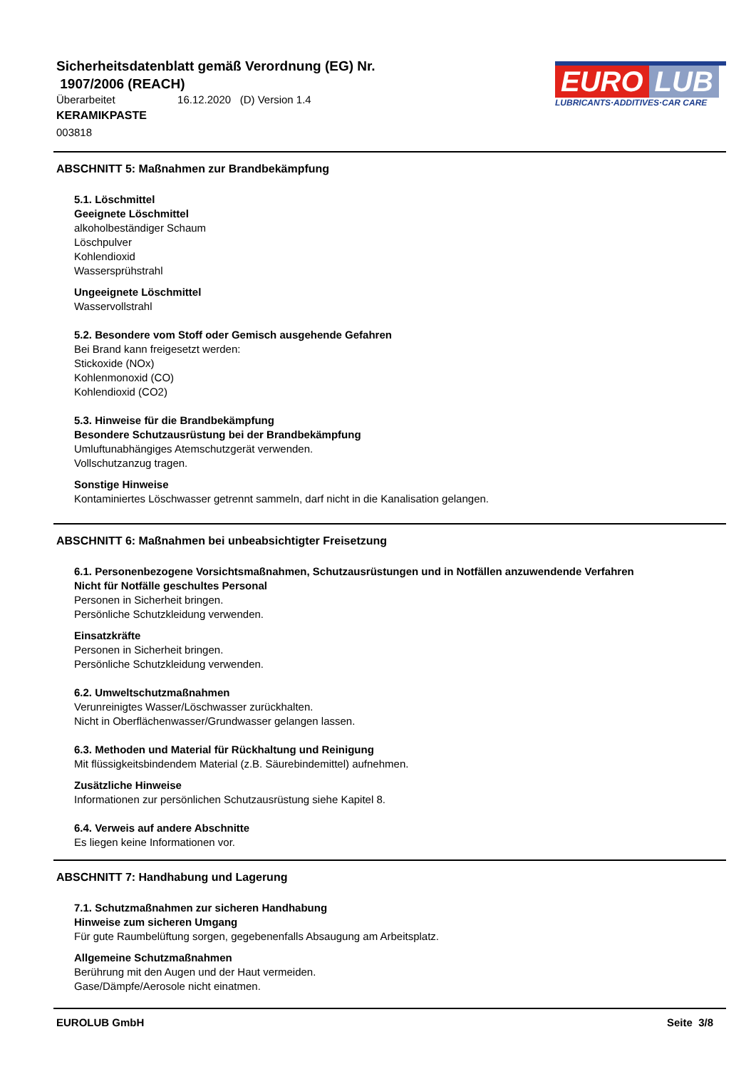Sicherheitsdatenblatt gemäß Verordnung (EG) Nr.
1907/2006 (REACH)
Überarbeitet 16.12.2020 (D) Version 1.4
KERAMIKPASTE
003818
EURO LUB
LUBRICANTS·ADDITIVES·CAR CARE
ABSCHNITT 5: Maßnahmen zur Brandbekämpfung
5.1. Löschmittel
Geeignete Löschmittel
alkoholbeständiger Schaum
Löschpulver
Kohlendioxid
Wassersprühstrahl
Ungeeignete Löschmittel
Wasservollstrahl
5.2. Besondere vom Stoff oder Gemisch ausgehende Gefahren
Bei Brand kann freigesetzt werden:
Stickoxide (NOx)
Kohlenmonoxid (CO)
Kohlendioxid (CO2)
5.3. Hinweise für die Brandbekämpfung
Besondere Schutzausrüstung bei der Brandbekämpfung
Umluftunabhängiges Atemschutzgerät verwenden.
Vollschutzanzug tragen.
Sonstige Hinweise
Kontaminiertes Löschwasser getrennt sammeln, darf nicht in die Kanalisation gelangen.
ABSCHNITT 6: Maßnahmen bei unbeabsichtigter Freisetzung
6.1. Personenbezogene Vorsichtsmaßnahmen, Schutzausrüstungen und in Notfällen anzuwendende Verfahren
Nicht für Notfälle geschultes Personal
Personen in Sicherheit bringen.
Persönliche Schutzkleidung verwenden.
Einsatzkräfte
Personen in Sicherheit bringen.
Persönliche Schutzkleidung verwenden.
6.2. Umweltschutzmaßnahmen
Verunreinigtes Wasser/Löschwasser zurückhalten.
Nicht in Oberflächenwasser/Grundwasser gelangen lassen.
6.3. Methoden und Material für Rückhaltung und Reinigung
Mit flüssigkeitsbindendem Material (z.B. Säurebindemittel) aufnehmen.
Zusätzliche Hinweise
Informationen zur persönlichen Schutzausrüstung siehe Kapitel 8.
6.4. Verweis auf andere Abschnitte
Es liegen keine Informationen vor.
ABSCHNITT 7: Handhabung und Lagerung
7.1. Schutzmaßnahmen zur sicheren Handhabung
Hinweise zum sicheren Umgang
Für gute Raumbelüftung sorgen, gegebenenfalls Absaugung am Arbeitsplatz.
Allgemeine Schutzmaßnahmen
Berührung mit den Augen und der Haut vermeiden.
Gase/Dämpfe/Aerosole nicht einatmen.
EUROLUB GmbH Seite 3/8